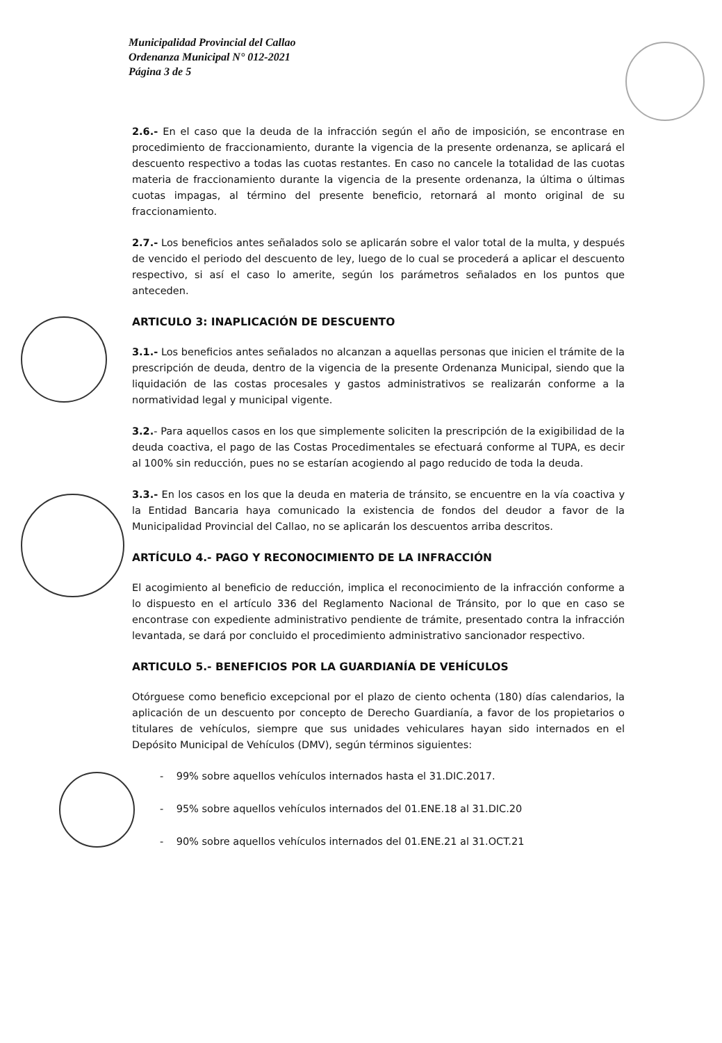Municipalidad Provincial del Callao
Ordenanza Municipal N° 012-2021
Página 3 de 5
2.6.- En el caso que la deuda de la infracción según el año de imposición, se encontrase en procedimiento de fraccionamiento, durante la vigencia de la presente ordenanza, se aplicará el descuento respectivo a todas las cuotas restantes. En caso no cancele la totalidad de las cuotas materia de fraccionamiento durante la vigencia de la presente ordenanza, la última o últimas cuotas impagas, al término del presente beneficio, retornará al monto original de su fraccionamiento.
2.7.- Los beneficios antes señalados solo se aplicarán sobre el valor total de la multa, y después de vencido el periodo del descuento de ley, luego de lo cual se procederá a aplicar el descuento respectivo, si así el caso lo amerite, según los parámetros señalados en los puntos que anteceden.
ARTICULO 3: INAPLICACIÓN DE DESCUENTO
3.1.- Los beneficios antes señalados no alcanzan a aquellas personas que inicien el trámite de la prescripción de deuda, dentro de la vigencia de la presente Ordenanza Municipal, siendo que la liquidación de las costas procesales y gastos administrativos se realizarán conforme a la normatividad legal y municipal vigente.
3.2.- Para aquellos casos en los que simplemente soliciten la prescripción de la exigibilidad de la deuda coactiva, el pago de las Costas Procedimentales se efectuará conforme al TUPA, es decir al 100% sin reducción, pues no se estarían acogiendo al pago reducido de toda la deuda.
3.3.- En los casos en los que la deuda en materia de tránsito, se encuentre en la vía coactiva y la Entidad Bancaria haya comunicado la existencia de fondos del deudor a favor de la Municipalidad Provincial del Callao, no se aplicarán los descuentos arriba descritos.
ARTÍCULO 4.- PAGO Y RECONOCIMIENTO DE LA INFRACCIÓN
El acogimiento al beneficio de reducción, implica el reconocimiento de la infracción conforme a lo dispuesto en el artículo 336 del Reglamento Nacional de Tránsito, por lo que en caso se encontrase con expediente administrativo pendiente de trámite, presentado contra la infracción levantada, se dará por concluido el procedimiento administrativo sancionador respectivo.
ARTICULO 5.- BENEFICIOS POR LA GUARDIANÍA DE VEHÍCULOS
Otórguese como beneficio excepcional por el plazo de ciento ochenta (180) días calendarios, la aplicación de un descuento por concepto de Derecho Guardianía, a favor de los propietarios o titulares de vehículos, siempre que sus unidades vehiculares hayan sido internados en el Depósito Municipal de Vehículos (DMV), según términos siguientes:
- 99% sobre aquellos vehículos internados hasta el 31.DIC.2017.
- 95% sobre aquellos vehículos internados del 01.ENE.18 al 31.DIC.20
- 90% sobre aquellos vehículos internados del 01.ENE.21 al 31.OCT.21